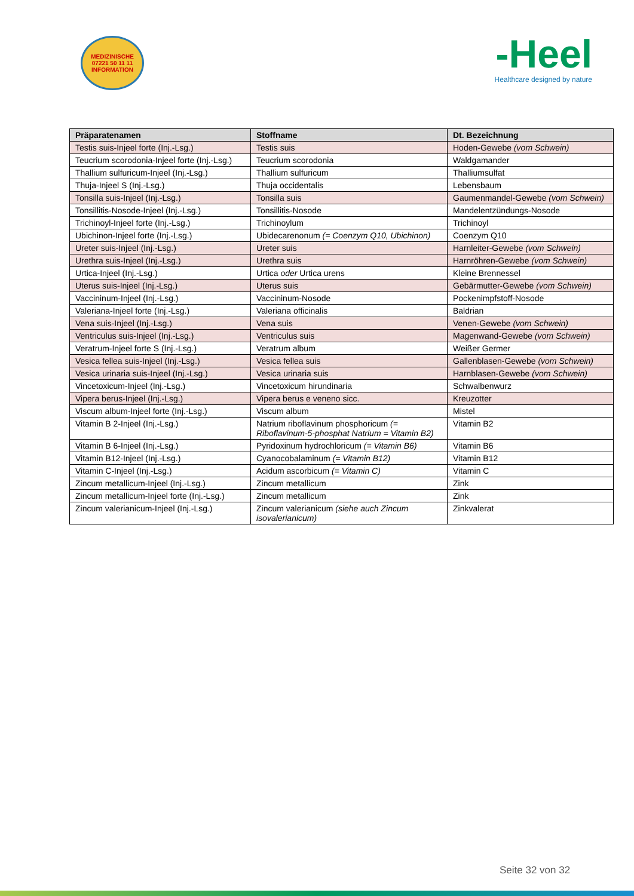MEDIZINISCHE
07221 50 11 11
INFORMATION
-Heel
Healthcare designed by nature
| Präparatenamen | Stoffname | Dt. Bezeichnung |
| --- | --- | --- |
| Testis suis-Injeel forte (Inj.-Lsg.) | Testis suis | Hoden-Gewebe (vom Schwein) |
| Teucrium scorodonia-Injeel forte (Inj.-Lsg.) | Teucrium scorodonia | Waldgamander |
| Thallium sulfuricum-Injeel (Inj.-Lsg.) | Thallium sulfuricum | Thalliumsulfat |
| Thuja-Injeel S (Inj.-Lsg.) | Thuja occidentalis | Lebensbaum |
| Tonsilla suis-Injeel (Inj.-Lsg.) | Tonsilla suis | Gaumenmandel-Gewebe (vom Schwein) |
| Tonsillitis-Nosode-Injeel (Inj.-Lsg.) | Tonsillitis-Nosode | Mandelentzündungs-Nosode |
| Trichinoyl-Injeel forte (Inj.-Lsg.) | Trichinoylum | Trichinoyl |
| Ubichinon-Injeel forte (Inj.-Lsg.) | Ubidecarenonum (= Coenzym Q10, Ubichinon) | Coenzym Q10 |
| Ureter suis-Injeel (Inj.-Lsg.) | Ureter suis | Harnleiter-Gewebe (vom Schwein) |
| Urethra suis-Injeel (Inj.-Lsg.) | Urethra suis | Harnröhren-Gewebe (vom Schwein) |
| Urtica-Injeel (Inj.-Lsg.) | Urtica oder Urtica urens | Kleine Brennessel |
| Uterus suis-Injeel (Inj.-Lsg.) | Uterus suis | Gebärmutter-Gewebe (vom Schwein) |
| Vaccininum-Injeel (Inj.-Lsg.) | Vaccininum-Nosode | Pockenimpfstoff-Nosode |
| Valeriana-Injeel forte (Inj.-Lsg.) | Valeriana officinalis | Baldrian |
| Vena suis-Injeel (Inj.-Lsg.) | Vena suis | Venen-Gewebe (vom Schwein) |
| Ventriculus suis-Injeel (Inj.-Lsg.) | Ventriculus suis | Magenwand-Gewebe (vom Schwein) |
| Veratrum-Injeel forte S (Inj.-Lsg.) | Veratrum album | Weißer Germer |
| Vesica fellea suis-Injeel (Inj.-Lsg.) | Vesica fellea suis | Gallenblasen-Gewebe (vom Schwein) |
| Vesica urinaria suis-Injeel (Inj.-Lsg.) | Vesica urinaria suis | Harnblasen-Gewebe (vom Schwein) |
| Vincetoxicum-Injeel (Inj.-Lsg.) | Vincetoxicum hirundinaria | Schwalbenwurz |
| Vipera berus-Injeel (Inj.-Lsg.) | Vipera berus e veneno sicc. | Kreuzotter |
| Viscum album-Injeel forte (Inj.-Lsg.) | Viscum album | Mistel |
| Vitamin B 2-Injeel (Inj.-Lsg.) | Natrium riboflavinum phosphoricum (= Riboflavinum-5-phosphat Natrium = Vitamin B2) | Vitamin B2 |
| Vitamin B 6-Injeel (Inj.-Lsg.) | Pyridoxinum hydrochloricum (= Vitamin B6) | Vitamin B6 |
| Vitamin B12-Injeel (Inj.-Lsg.) | Cyanocobalaminum (= Vitamin B12) | Vitamin B12 |
| Vitamin C-Injeel (Inj.-Lsg.) | Acidum ascorbicum (= Vitamin C) | Vitamin C |
| Zincum metallicum-Injeel (Inj.-Lsg.) | Zincum metallicum | Zink |
| Zincum metallicum-Injeel forte (Inj.-Lsg.) | Zincum metallicum | Zink |
| Zincum valerianicum-Injeel (Inj.-Lsg.) | Zincum valerianicum (siehe auch Zincum isovalerianicum) | Zinkvalerat |
Seite 32 von 32